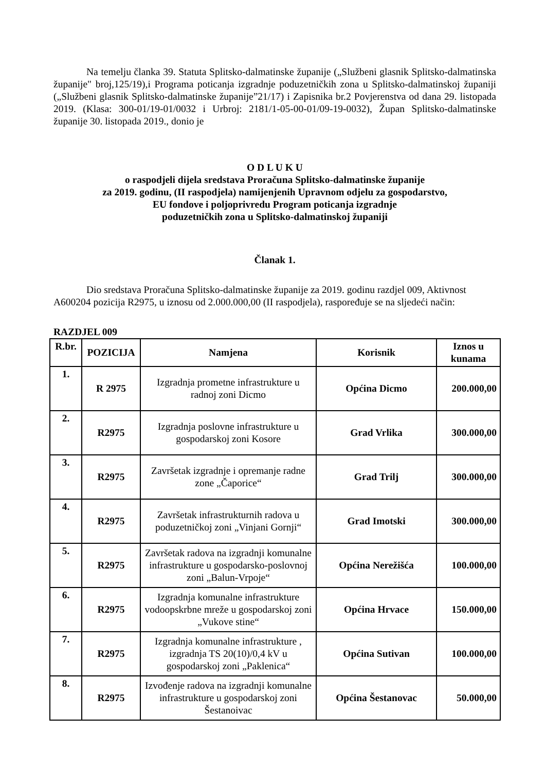Na temelju članka 39. Statuta Splitsko-dalmatinske županije („Službeni glasnik Splitsko-dalmatinska županije" broj,125/19),i Programa poticanja izgradnje poduzetničkih zona u Splitsko-dalmatinskoj županiji („Službeni glasnik Splitsko-dalmatinske županije”21/17) i Zapisnika br.2 Povjerenstva od dana 29. listopada 2019. (Klasa: 300-01/19-01/0032 i Urbroj: 2181/1-05-00-01/09-19-0032), Župan Splitsko-dalmatinske županije 30. listopada 2019., donio je
O D L U K U
o raspodjeli dijela sredstava Proračuna Splitsko-dalmatinske županije
za 2019. godinu, (II raspodjela) namijenjenih Upravnom odjelu za gospodarstvo,
EU fondove i poljoprivredu Program poticanja izgradnje
poduzetničkih zona u Splitsko-dalmatinskoj županiji
Članak 1.
Dio sredstava Proračuna Splitsko-dalmatinske županije za 2019. godinu razdjel 009, Aktivnost A600204 pozicija R2975, u iznosu od 2.000.000,00 (II raspodjela), raspoređuje se na sljedeći način:
RAZDJEL 009
| R.br. | POZICIJA | Namjena | Korisnik | Iznos u kunama |
| --- | --- | --- | --- | --- |
| 1. | R 2975 | Izgradnja prometne infrastrukture u radnoj zoni Dicmo | Općina Dicmo | 200.000,00 |
| 2. | R2975 | Izgradnja poslovne infrastrukture u gospodarskoj zoni Kosore | Grad Vrlika | 300.000,00 |
| 3. | R2975 | Završetak izgradnje i opremanje radne zone „Čaporice“ | Grad Trilj | 300.000,00 |
| 4. | R2975 | Završetak infrastrukturnih radova u poduzetničkoj zoni „Vinjani Gornji“ | Grad Imotski | 300.000,00 |
| 5. | R2975 | Završetak radova na izgradnji komunalne infrastrukture u gospodarsko-poslovnoj zoni „Balun-Vrpoje“ | Općina Nerežišća | 100.000,00 |
| 6. | R2975 | Izgradnja komunalne infrastrukture vodoopskrbne mreže u gospodarskoj zoni „Vukove stine“ | Općina Hrvace | 150.000,00 |
| 7. | R2975 | Izgradnja komunalne infrastrukture , izgradnja TS 20(10)/0,4 kV u gospodarskoj zoni „Paklenica“ | Općina Sutivan | 100.000,00 |
| 8. | R2975 | Izvođenje radova na izgradnji komunalne infrastrukture u gospodarskoj zoni Šestanoivac | Općina Šestanovac | 50.000,00 |